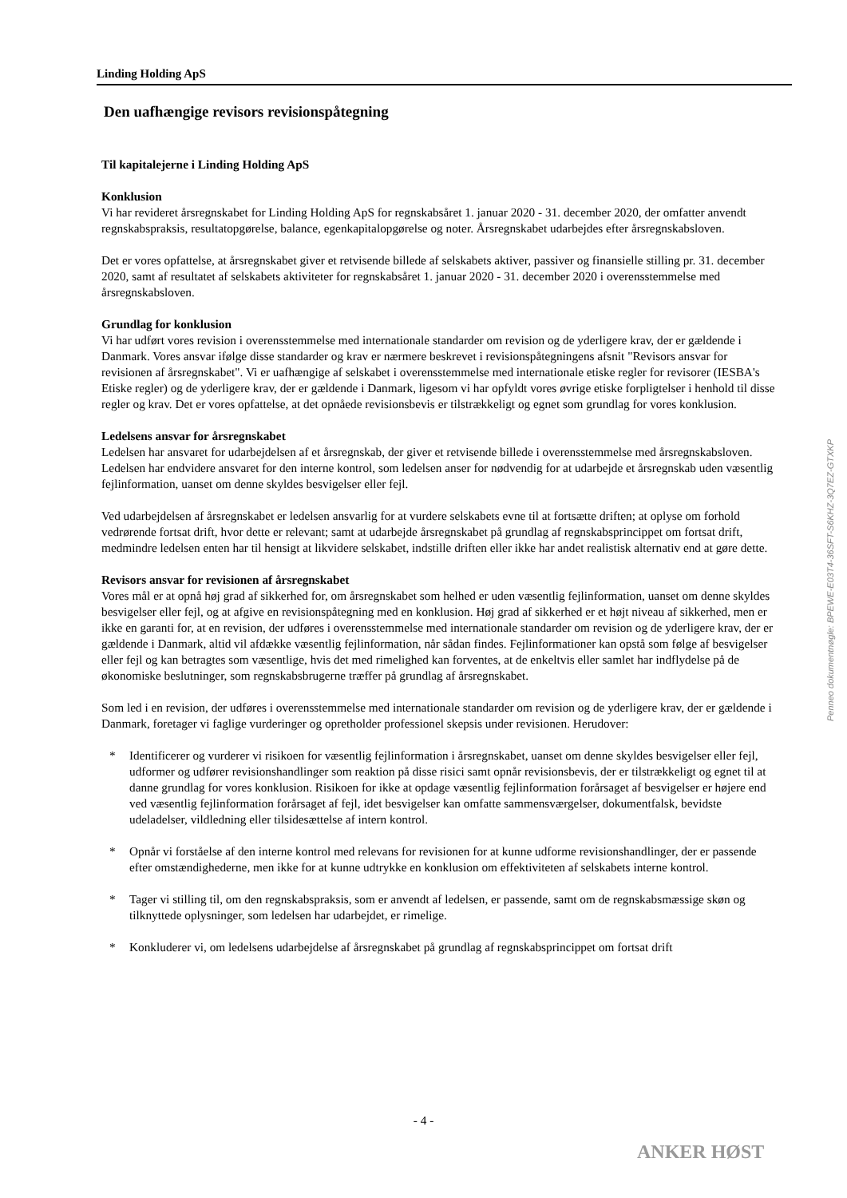Linding Holding ApS
Den uafhængige revisors revisionspåtegning
Til kapitalejerne i Linding Holding ApS
Konklusion
Vi har revideret årsregnskabet for Linding Holding ApS for regnskabsåret 1. januar 2020 - 31. december 2020, der omfatter anvendt regnskabspraksis, resultatopgørelse, balance, egenkapitalopgørelse og noter. Årsregnskabet udarbejdes efter årsregnskabsloven.
Det er vores opfattelse, at årsregnskabet giver et retvisende billede af selskabets aktiver, passiver og finansielle stilling pr. 31. december 2020, samt af resultatet af selskabets aktiviteter for regnskabsåret 1. januar 2020 - 31. december 2020 i overensstemmelse med årsregnskabsloven.
Grundlag for konklusion
Vi har udført vores revision i overensstemmelse med internationale standarder om revision og de yderligere krav, der er gældende i Danmark. Vores ansvar ifølge disse standarder og krav er nærmere beskrevet i revisionspåtegningens afsnit "Revisors ansvar for revisionen af årsregnskabet". Vi er uafhængige af selskabet i overensstemmelse med internationale etiske regler for revisorer (IESBA's Etiske regler) og de yderligere krav, der er gældende i Danmark, ligesom vi har opfyldt vores øvrige etiske forpligtelser i henhold til disse regler og krav. Det er vores opfattelse, at det opnåede revisionsbevis er tilstrækkeligt og egnet som grundlag for vores konklusion.
Ledelsens ansvar for årsregnskabet
Ledelsen har ansvaret for udarbejdelsen af et årsregnskab, der giver et retvisende billede i overensstemmelse med årsregnskabsloven. Ledelsen har endvidere ansvaret for den interne kontrol, som ledelsen anser for nødvendig for at udarbejde et årsregnskab uden væsentlig fejlinformation, uanset om denne skyldes besvigelser eller fejl.
Ved udarbejdelsen af årsregnskabet er ledelsen ansvarlig for at vurdere selskabets evne til at fortsætte driften; at oplyse om forhold vedrørende fortsat drift, hvor dette er relevant; samt at udarbejde årsregnskabet på grundlag af regnskabsprincippet om fortsat drift, medmindre ledelsen enten har til hensigt at likvidere selskabet, indstille driften eller ikke har andet realistisk alternativ end at gøre dette.
Revisors ansvar for revisionen af årsregnskabet
Vores mål er at opnå høj grad af sikkerhed for, om årsregnskabet som helhed er uden væsentlig fejlinformation, uanset om denne skyldes besvigelser eller fejl, og at afgive en revisionspåtegning med en konklusion. Høj grad af sikkerhed er et højt niveau af sikkerhed, men er ikke en garanti for, at en revision, der udføres i overensstemmelse med internationale standarder om revision og de yderligere krav, der er gældende i Danmark, altid vil afdække væsentlig fejlinformation, når sådan findes. Fejlinformationer kan opstå som følge af besvigelser eller fejl og kan betragtes som væsentlige, hvis det med rimelighed kan forventes, at de enkeltvis eller samlet har indflydelse på de økonomiske beslutninger, som regnskabsbrugerne træffer på grundlag af årsregnskabet.
Som led i en revision, der udføres i overensstemmelse med internationale standarder om revision og de yderligere krav, der er gældende i Danmark, foretager vi faglige vurderinger og opretholder professionel skepsis under revisionen. Herudover:
* Identificerer og vurderer vi risikoen for væsentlig fejlinformation i årsregnskabet, uanset om denne skyldes besvigelser eller fejl, udformer og udfører revisionshandlinger som reaktion på disse risici samt opnår revisionsbevis, der er tilstrækkeligt og egnet til at danne grundlag for vores konklusion. Risikoen for ikke at opdage væsentlig fejlinformation forårsaget af besvigelser er højere end ved væsentlig fejlinformation forårsaget af fejl, idet besvigelser kan omfatte sammensværgelser, dokumentfalsk, bevidste udeladelser, vildledning eller tilsidesættelse af intern kontrol.
* Opnår vi forståelse af den interne kontrol med relevans for revisionen for at kunne udforme revisionshandlinger, der er passende efter omstændighederne, men ikke for at kunne udtrykke en konklusion om effektiviteten af selskabets interne kontrol.
* Tager vi stilling til, om den regnskabspraksis, som er anvendt af ledelsen, er passende, samt om de regnskabsmæssige skøn og tilknyttede oplysninger, som ledelsen har udarbejdet, er rimelige.
* Konkluderer vi, om ledelsens udarbejdelse af årsregnskabet på grundlag af regnskabsprincippet om fortsat drift
- 4 -
ANKER HØST
Penneo dokumentnøgle: BPEWE-E03T4-36SFT-S6KHZ-3Q7EZ-GTXKP